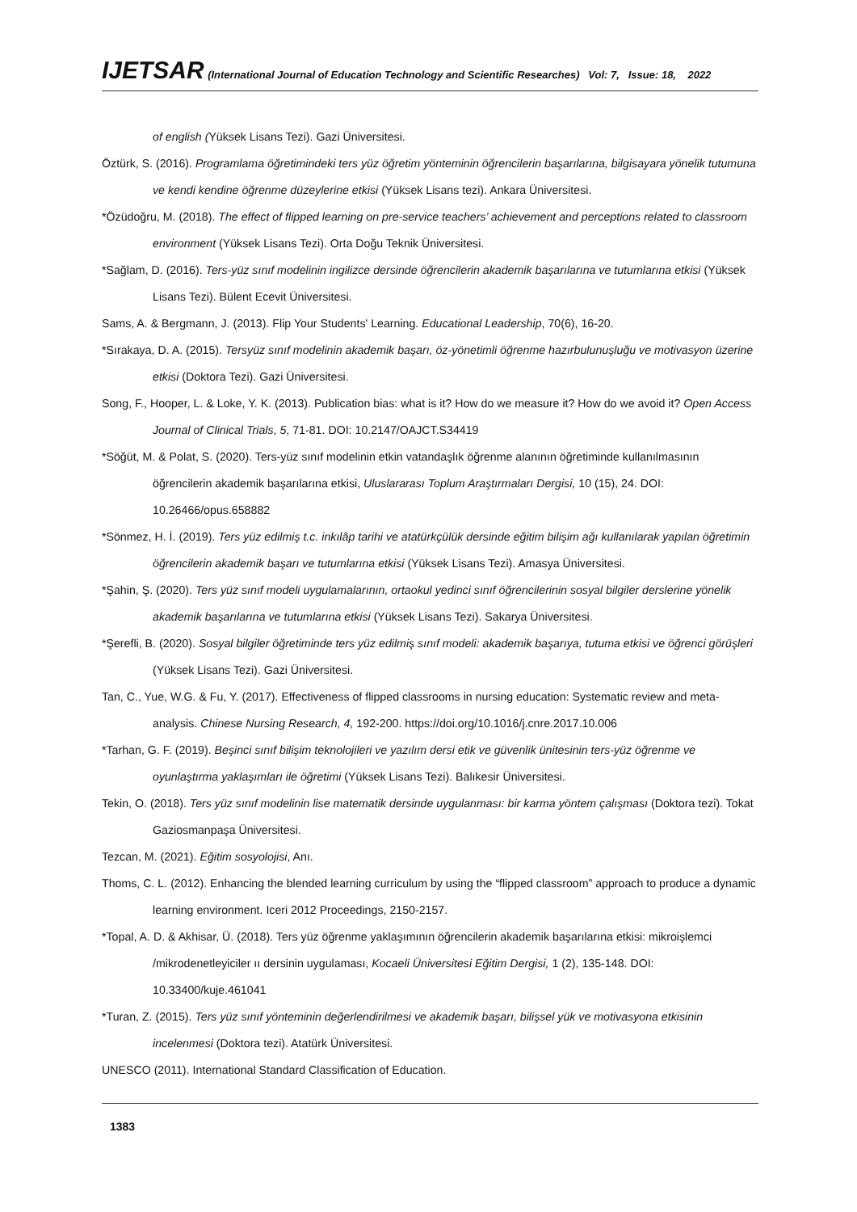IJETSAR (International Journal of Education Technology and Scientific Researches) Vol: 7, Issue: 18, 2022
of english (Yüksek Lisans Tezi). Gazi Üniversitesi.
Öztürk, S. (2016). Programlama öğretimindeki ters yüz öğretim yönteminin öğrencilerin başarılarına, bilgisayara yönelik tutumuna ve kendi kendine öğrenme düzeylerine etkisi (Yüksek Lisans tezi). Ankara Üniversitesi.
*Özüdoğru, M. (2018). The effect of flipped learning on pre-service teachers’ achievement and perceptions related to classroom environment (Yüksek Lisans Tezi). Orta Doğu Teknik Üniversitesi.
*Sağlam, D. (2016). Ters-yüz sınıf modelinin ingilizce dersinde öğrencilerin akademik başarılarına ve tutumlarına etkisi (Yüksek Lisans Tezi). Bülent Ecevit Üniversitesi.
Sams, A. & Bergmann, J. (2013). Flip Your Students' Learning. Educational Leadership, 70(6), 16-20.
*Sırakaya, D. A. (2015). Tersyüz sınıf modelinin akademik başarı, öz-yönetimli öğrenme hazırbulunuşluğu ve motivasyon üzerine etkisi (Doktora Tezi). Gazi Üniversitesi.
Song, F., Hooper, L. & Loke, Y. K. (2013). Publication bias: what is it? How do we measure it? How do we avoid it? Open Access Journal of Clinical Trials, 5, 71-81. DOI: 10.2147/OAJCT.S34419
*Söğüt, M. & Polat, S. (2020). Ters-yüz sınıf modelinin etkin vatandaşlık öğrenme alanının öğretiminde kullanılmasının öğrencilerin akademik başarılarına etkisi, Uluslararası Toplum Araştırmaları Dergisi, 10 (15), 24. DOI: 10.26466/opus.658882
*Sönmez, H. İ. (2019). Ters yüz edilmiş t.c. inkılâp tarihi ve atatürkçülük dersinde eğitim bilişim ağı kullanılarak yapılan öğretimin öğrencilerin akademik başarı ve tutumlarına etkisi (Yüksek Lisans Tezi). Amasya Üniversitesi.
*Şahin, Ş. (2020). Ters yüz sınıf modeli uygulamalarının, ortaokul yedinci sınıf öğrencilerinin sosyal bilgiler derslerine yönelik akademik başarılarına ve tutumlarına etkisi (Yüksek Lisans Tezi). Sakarya Üniversitesi.
*Şerefli, B. (2020). Sosyal bilgiler öğretiminde ters yüz edilmiş sınıf modeli: akademik başarıya, tutuma etkisi ve öğrenci görüşleri (Yüksek Lisans Tezi). Gazi Üniversitesi.
Tan, C., Yue, W.G. & Fu, Y. (2017). Effectiveness of flipped classrooms in nursing education: Systematic review and meta-analysis. Chinese Nursing Research, 4, 192-200. https://doi.org/10.1016/j.cnre.2017.10.006
*Tarhan, G. F. (2019). Beşinci sınıf bilişim teknolojileri ve yazılım dersi etik ve güvenlik ünitesinin ters-yüz öğrenme ve oyunlaştırma yaklaşımları ile öğretimi (Yüksek Lisans Tezi). Balıkesir Üniversitesi.
Tekin, O. (2018). Ters yüz sınıf modelinin lise matematik dersinde uygulanması: bir karma yöntem çalışması (Doktora tezi). Tokat Gaziosmanpaşa Üniversitesi.
Tezcan, M. (2021). Eğitim sosyolojisi, Anı.
Thoms, C. L. (2012). Enhancing the blended learning curriculum by using the “flipped classroom” approach to produce a dynamic learning environment. Iceri 2012 Proceedings, 2150-2157.
*Topal, A. D. & Akhisar, Ü. (2018). Ters yüz öğrenme yaklaşımının öğrencilerin akademik başarılarına etkisi: mikroişlemci /mikrodenetleyiciler ıı dersinin uygulaması, Kocaeli Üniversitesi Eğitim Dergisi, 1 (2), 135-148. DOI: 10.33400/kuje.461041
*Turan, Z. (2015). Ters yüz sınıf yönteminin değerlendirilmesi ve akademik başarı, bilişsel yük ve motivasyona etkisinin incelenmesi (Doktora tezi). Atatürk Üniversitesi.
UNESCO (2011). International Standard Classification of Education.
1383